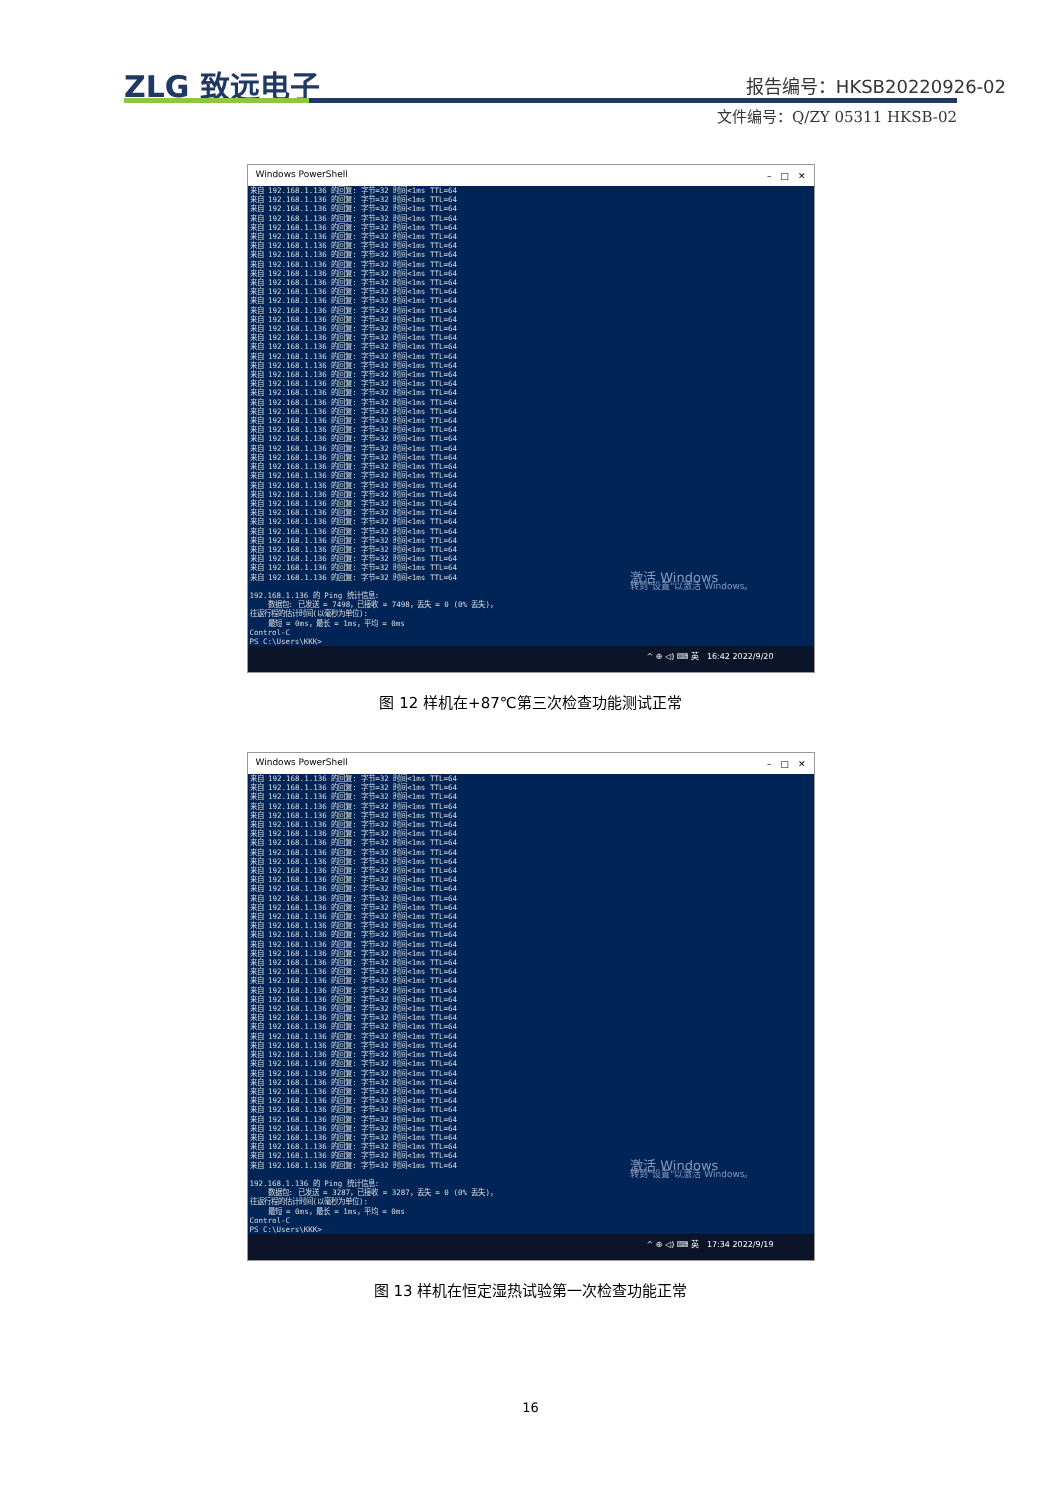ZLG 致远电子 报告编号：HKSB20220926-02
文件编号：Q/ZY 05311 HKSB-02
Windows PowerShell –　□　✕
来自 192.168.1.136 的回复: 字节=32 时间<1ms TTL=64 来自 192.168.1.136 的回复: 字节=32 时间<1ms TTL=64 来自 192.168.1.136 的回复: 字节=32 时间<1ms TTL=64 来自 192.168.1.136 的回复: 字节=32 时间<1ms TTL=64 来自 192.168.1.136 的回复: 字节=32 时间<1ms TTL=64 来自 192.168.1.136 的回复: 字节=32 时间<1ms TTL=64 来自 192.168.1.136 的回复: 字节=32 时间<1ms TTL=64 来自 192.168.1.136 的回复: 字节=32 时间<1ms TTL=64 来自 192.168.1.136 的回复: 字节=32 时间<1ms TTL=64 来自 192.168.1.136 的回复: 字节=32 时间<1ms TTL=64 来自 192.168.1.136 的回复: 字节=32 时间<1ms TTL=64 来自 192.168.1.136 的回复: 字节=32 时间<1ms TTL=64 来自 192.168.1.136 的回复: 字节=32 时间<1ms TTL=64 来自 192.168.1.136 的回复: 字节=32 时间<1ms TTL=64 来自 192.168.1.136 的回复: 字节=32 时间<1ms TTL=64 来自 192.168.1.136 的回复: 字节=32 时间<1ms TTL=64 来自 192.168.1.136 的回复: 字节=32 时间<1ms TTL=64 来自 192.168.1.136 的回复: 字节=32 时间<1ms TTL=64 来自 192.168.1.136 的回复: 字节=32 时间<1ms TTL=64 来自 192.168.1.136 的回复: 字节=32 时间<1ms TTL=64 来自 192.168.1.136 的回复: 字节=32 时间<1ms TTL=64 来自 192.168.1.136 的回复: 字节=32 时间<1ms TTL=64 来自 192.168.1.136 的回复: 字节=32 时间<1ms TTL=64 来自 192.168.1.136 的回复: 字节=32 时间<1ms TTL=64 来自 192.168.1.136 的回复: 字节=32 时间<1ms TTL=64 来自 192.168.1.136 的回复: 字节=32 时间<1ms TTL=64 来自 192.168.1.136 的回复: 字节=32 时间<1ms TTL=64 来自 192.168.1.136 的回复: 字节=32 时间<1ms TTL=64 来自 192.168.1.136 的回复: 字节=32 时间<1ms TTL=64 来自 192.168.1.136 的回复: 字节=32 时间<1ms TTL=64 来自 192.168.1.136 的回复: 字节=32 时间<1ms TTL=64 来自 192.168.1.136 的回复: 字节=32 时间<1ms TTL=64 来自 192.168.1.136 的回复: 字节=32 时间<1ms TTL=64 来自 192.168.1.136 的回复: 字节=32 时间<1ms TTL=64 来自 192.168.1.136 的回复: 字节=32 时间<1ms TTL=64 来自 192.168.1.136 的回复: 字节=32 时间<1ms TTL=64 来自 192.168.1.136 的回复: 字节=32 时间<1ms TTL=64 来自 192.168.1.136 的回复: 字节=32 时间<1ms TTL=64 来自 192.168.1.136 的回复: 字节=32 时间<1ms TTL=64 来自 192.168.1.136 的回复: 字节=32 时间<1ms TTL=64 来自 192.168.1.136 的回复: 字节=32 时间<1ms TTL=64 来自 192.168.1.136 的回复: 字节=32 时间<1ms TTL=64 来自 192.168.1.136 的回复: 字节=32 时间<1ms TTL=64 192.168.1.136 的 Ping 统计信息: 数据包: 已发送 = 7498，已接收 = 7498，丢失 = 0 (0% 丢失)， 往返行程的估计时间(以毫秒为单位): 最短 = 0ms，最长 = 1ms，平均 = 0ms Control-C PS C:\Users\KKK>
激活 Windows
转到"设置"以激活 Windows。
^ ⊕ ◁) ⌨ 英　16:42 2022/9/20
图 12 样机在+87℃第三次检查功能测试正常
Windows PowerShell –　□　✕
来自 192.168.1.136 的回复: 字节=32 时间<1ms TTL=64 来自 192.168.1.136 的回复: 字节=32 时间<1ms TTL=64 来自 192.168.1.136 的回复: 字节=32 时间<1ms TTL=64 来自 192.168.1.136 的回复: 字节=32 时间<1ms TTL=64 来自 192.168.1.136 的回复: 字节=32 时间<1ms TTL=64 来自 192.168.1.136 的回复: 字节=32 时间<1ms TTL=64 来自 192.168.1.136 的回复: 字节=32 时间<1ms TTL=64 来自 192.168.1.136 的回复: 字节=32 时间<1ms TTL=64 来自 192.168.1.136 的回复: 字节=32 时间<1ms TTL=64 来自 192.168.1.136 的回复: 字节=32 时间<1ms TTL=64 来自 192.168.1.136 的回复: 字节=32 时间<1ms TTL=64 来自 192.168.1.136 的回复: 字节=32 时间<1ms TTL=64 来自 192.168.1.136 的回复: 字节=32 时间<1ms TTL=64 来自 192.168.1.136 的回复: 字节=32 时间<1ms TTL=64 来自 192.168.1.136 的回复: 字节=32 时间<1ms TTL=64 来自 192.168.1.136 的回复: 字节=32 时间<1ms TTL=64 来自 192.168.1.136 的回复: 字节=32 时间<1ms TTL=64 来自 192.168.1.136 的回复: 字节=32 时间<1ms TTL=64 来自 192.168.1.136 的回复: 字节=32 时间<1ms TTL=64 来自 192.168.1.136 的回复: 字节=32 时间<1ms TTL=64 来自 192.168.1.136 的回复: 字节=32 时间<1ms TTL=64 来自 192.168.1.136 的回复: 字节=32 时间<1ms TTL=64 来自 192.168.1.136 的回复: 字节=32 时间<1ms TTL=64 来自 192.168.1.136 的回复: 字节=32 时间<1ms TTL=64 来自 192.168.1.136 的回复: 字节=32 时间<1ms TTL=64 来自 192.168.1.136 的回复: 字节=32 时间<1ms TTL=64 来自 192.168.1.136 的回复: 字节=32 时间<1ms TTL=64 来自 192.168.1.136 的回复: 字节=32 时间<1ms TTL=64 来自 192.168.1.136 的回复: 字节=32 时间<1ms TTL=64 来自 192.168.1.136 的回复: 字节=32 时间<1ms TTL=64 来自 192.168.1.136 的回复: 字节=32 时间<1ms TTL=64 来自 192.168.1.136 的回复: 字节=32 时间<1ms TTL=64 来自 192.168.1.136 的回复: 字节=32 时间<1ms TTL=64 来自 192.168.1.136 的回复: 字节=32 时间<1ms TTL=64 来自 192.168.1.136 的回复: 字节=32 时间<1ms TTL=64 来自 192.168.1.136 的回复: 字节=32 时间<1ms TTL=64 来自 192.168.1.136 的回复: 字节=32 时间<1ms TTL=64 来自 192.168.1.136 的回复: 字节=32 时间=1ms TTL=64 来自 192.168.1.136 的回复: 字节=32 时间<1ms TTL=64 来自 192.168.1.136 的回复: 字节=32 时间<1ms TTL=64 来自 192.168.1.136 的回复: 字节=32 时间<1ms TTL=64 来自 192.168.1.136 的回复: 字节=32 时间<1ms TTL=64 来自 192.168.1.136 的回复: 字节=32 时间<1ms TTL=64 192.168.1.136 的 Ping 统计信息: 数据包: 已发送 = 3287，已接收 = 3287，丢失 = 0 (0% 丢失)， 往返行程的估计时间(以毫秒为单位): 最短 = 0ms，最长 = 1ms，平均 = 0ms Control-C PS C:\Users\KKK>
激活 Windows
转到"设置"以激活 Windows。
^ ⊕ ◁) ⌨ 英　17:34 2022/9/19
图 13 样机在恒定湿热试验第一次检查功能正常
16